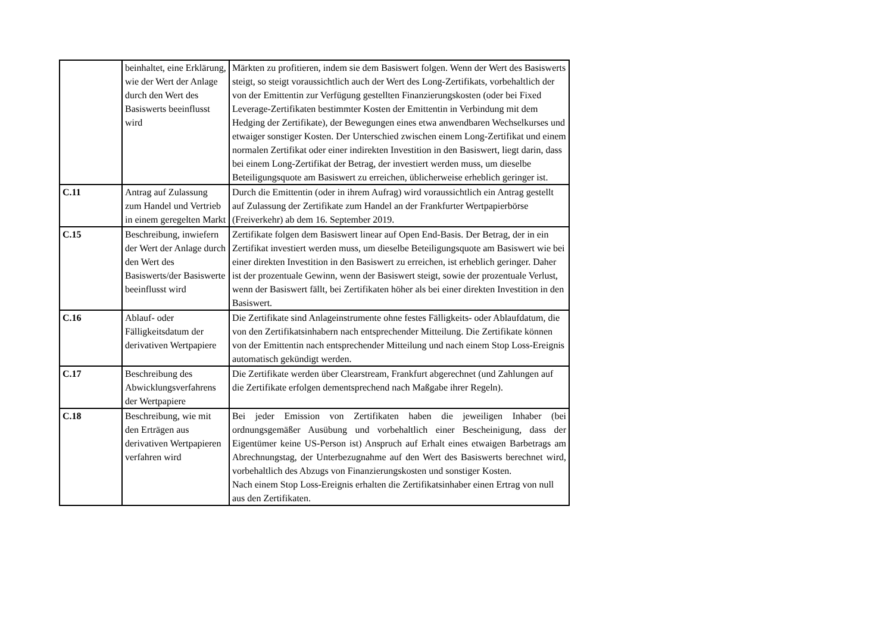| | beinhaltet, eine Erklärung, wie der Wert der Anlage durch den Wert des Basiswerts beeinflusst wird | Märkten zu profitieren, indem sie dem Basiswert folgen. Wenn der Wert des Basiswerts steigt, so steigt voraussichtlich auch der Wert des Long-Zertifikats, vorbehaltlich der von der Emittentin zur Verfügung gestellten Finanzierungskosten (oder bei Fixed Leverage-Zertifikaten bestimmter Kosten der Emittentin in Verbindung mit dem Hedging der Zertifikate), der Bewegungen eines etwa anwendbaren Wechselkurses und etwaiger sonstiger Kosten. Der Unterschied zwischen einem Long-Zertifikat und einem normalen Zertifikat oder einer indirekten Investition in den Basiswert, liegt darin, dass bei einem Long-Zertifikat der Betrag, der investiert werden muss, um dieselbe Beteiligungsquote am Basiswert zu erreichen, üblicherweise erheblich geringer ist. |
| C.11 | Antrag auf Zulassung zum Handel und Vertrieb in einem geregelten Markt | Durch die Emittentin (oder in ihrem Aufrag) wird voraussichtlich ein Antrag gestellt auf Zulassung der Zertifikate zum Handel an der Frankfurter Wertpapierbörse (Freiverkehr) ab dem 16. September 2019. |
| C.15 | Beschreibung, inwiefern der Wert der Anlage durch den Wert des Basiswerts/der Basiswerte beeinflusst wird | Zertifikate folgen dem Basiswert linear auf Open End-Basis. Der Betrag, der in ein Zertifikat investiert werden muss, um dieselbe Beteiligungsquote am Basiswert wie bei einer direkten Investition in den Basiswert zu erreichen, ist erheblich geringer. Daher ist der prozentuale Gewinn, wenn der Basiswert steigt, sowie der prozentuale Verlust, wenn der Basiswert fällt, bei Zertifikaten höher als bei einer direkten Investition in den Basiswert. |
| C.16 | Ablauf- oder Fälligkeitsdatum der derivativen Wertpapiere | Die Zertifikate sind Anlageinstrumente ohne festes Fälligkeits- oder Ablaufdatum, die von den Zertifikatsinhabern nach entsprechender Mitteilung. Die Zertifikate können von der Emittentin nach entsprechender Mitteilung und nach einem Stop Loss-Ereignis automatisch gekündigt werden. |
| C.17 | Beschreibung des Abwicklungsverfahrens der Wertpapiere | Die Zertifikate werden über Clearstream, Frankfurt abgerechnet (und Zahlungen auf die Zertifikate erfolgen dementsprechend nach Maßgabe ihrer Regeln). |
| C.18 | Beschreibung, wie mit den Erträgen aus derivativen Wertpapieren verfahren wird | Bei jeder Emission von Zertifikaten haben die jeweiligen Inhaber (bei ordnungsgemäßer Ausübung und vorbehaltlich einer Bescheinigung, dass der Eigentümer keine US-Person ist) Anspruch auf Erhalt eines etwaigen Barbetrags am Abrechnungstag, der Unterbezugnahme auf den Wert des Basiswerts berechnet wird, vorbehaltlich des Abzugs von Finanzierungskosten und sonstiger Kosten. Nach einem Stop Loss-Ereignis erhalten die Zertifikatsinhaber einen Ertrag von null aus den Zertifikaten. |